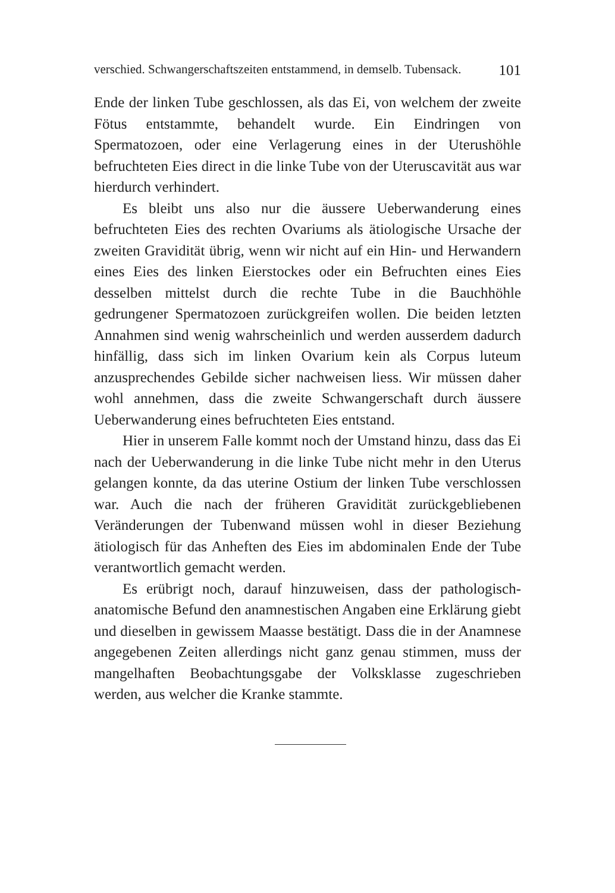verschied. Schwangerschaftszeiten entstammend, in demselb. Tubensack. 101
Ende der linken Tube geschlossen, als das Ei, von welchem der zweite Fötus entstammte, behandelt wurde. Ein Eindringen von Spermatozoen, oder eine Verlagerung eines in der Uterushöhle befruchteten Eies direct in die linke Tube von der Uteruscavität aus war hierdurch verhindert.
Es bleibt uns also nur die äussere Ueberwanderung eines befruchteten Eies des rechten Ovariums als ätiologische Ursache der zweiten Gravidität übrig, wenn wir nicht auf ein Hin- und Herwandern eines Eies des linken Eierstockes oder ein Befruchten eines Eies desselben mittelst durch die rechte Tube in die Bauchhöhle gedrungener Spermatozoen zurückgreifen wollen. Die beiden letzten Annahmen sind wenig wahrscheinlich und werden ausserdem dadurch hinfällig, dass sich im linken Ovarium kein als Corpus luteum anzusprechendes Gebilde sicher nachweisen liess. Wir müssen daher wohl annehmen, dass die zweite Schwangerschaft durch äussere Ueberwanderung eines befruchteten Eies entstand.
Hier in unserem Falle kommt noch der Umstand hinzu, dass das Ei nach der Ueberwanderung in die linke Tube nicht mehr in den Uterus gelangen konnte, da das uterine Ostium der linken Tube verschlossen war. Auch die nach der früheren Gravidität zurückgebliebenen Veränderungen der Tubenwand müssen wohl in dieser Beziehung ätiologisch für das Anheften des Eies im abdominalen Ende der Tube verantwortlich gemacht werden.
Es erübrigt noch, darauf hinzuweisen, dass der pathologisch-anatomische Befund den anamnestischen Angaben eine Erklärung giebt und dieselben in gewissem Maasse bestätigt. Dass die in der Anamnese angegebenen Zeiten allerdings nicht ganz genau stimmen, muss der mangelhaften Beobachtungsgabe der Volksklasse zugeschrieben werden, aus welcher die Kranke stammte.